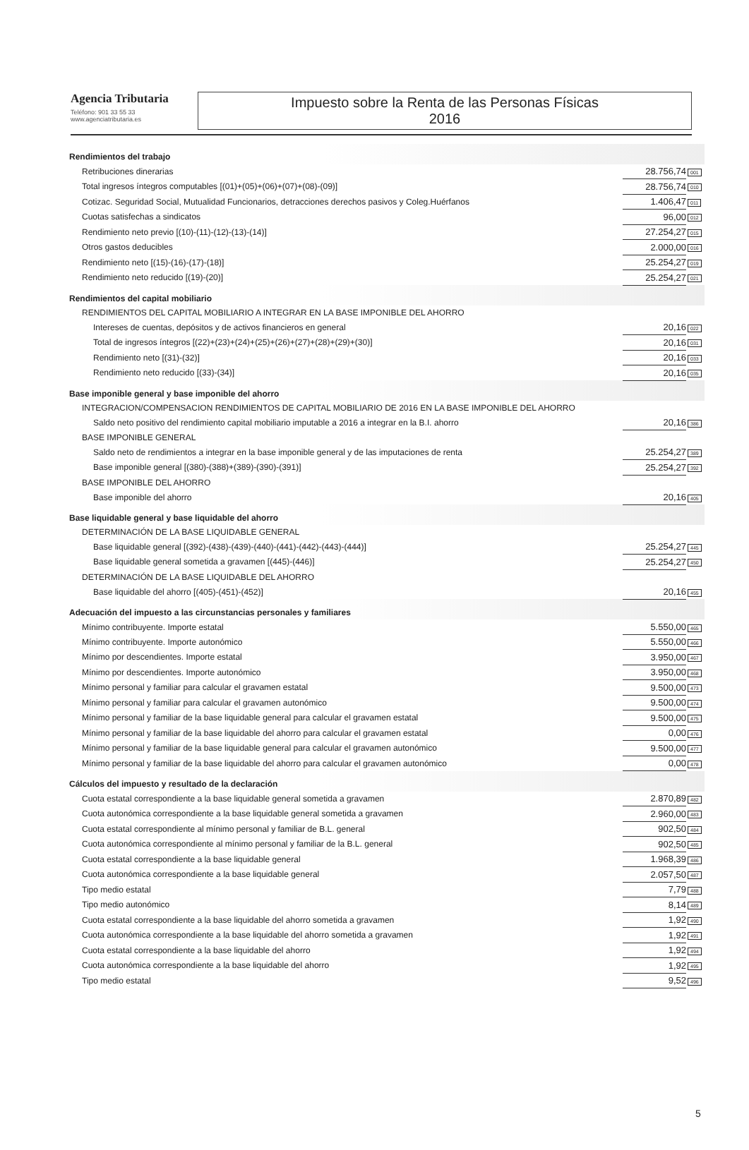Agencia Tributaria
Teléfono: 901 33 55 33
www.agenciatributaria.es
Impuesto sobre la Renta de las Personas Físicas
2016
| Rendimientos del trabajo | | |
| Retribuciones dinerarias | 28.756,74 | 001 |
| Total ingresos íntegros computables [(01)+(05)+(06)+(07)+(08)-(09)] | 28.756,74 | 010 |
| Cotizac. Seguridad Social, Mutualidad Funcionarios, detracciones derechos pasivos y Coleg.Huérfanos | 1.406,47 | 011 |
| Cuotas satisfechas a sindicatos | 96,00 | 012 |
| Rendimiento neto previo [(10)-(11)-(12)-(13)-(14)] | 27.254,27 | 015 |
| Otros gastos deducibles | 2.000,00 | 016 |
| Rendimiento neto [(15)-(16)-(17)-(18)] | 25.254,27 | 019 |
| Rendimiento neto reducido [(19)-(20)] | 25.254,27 | 021 |
| Rendimientos del capital mobiliario | | |
| RENDIMIENTOS DEL CAPITAL MOBILIARIO A INTEGRAR EN LA BASE IMPONIBLE DEL AHORRO | | |
| Intereses de cuentas, depósitos y de activos financieros en general | 20,16 | 022 |
| Total de ingresos íntegros [(22)+(23)+(24)+(25)+(26)+(27)+(28)+(29)+(30)] | 20,16 | 031 |
| Rendimiento neto [(31)-(32)] | 20,16 | 033 |
| Rendimiento neto reducido [(33)-(34)] | 20,16 | 035 |
| Base imponible general y base imponible del ahorro | | |
| INTEGRACION/COMPENSACION RENDIMIENTOS DE CAPITAL MOBILIARIO DE 2016 EN LA BASE IMPONIBLE DEL AHORRO | | |
| Saldo neto positivo del rendimiento capital mobiliario imputable a 2016 a integrar en la B.I. ahorro | 20,16 | 386 |
| BASE IMPONIBLE GENERAL | | |
| Saldo neto de rendimientos a integrar en la base imponible general y de las imputaciones de renta | 25.254,27 | 389 |
| Base imponible general [(380)-(388)+(389)-(390)-(391)] | 25.254,27 | 392 |
| BASE IMPONIBLE DEL AHORRO | | |
| Base imponible del ahorro | 20,16 | 405 |
| Base liquidable general y base liquidable del ahorro | | |
| DETERMINACIÓN DE LA BASE LIQUIDABLE GENERAL | | |
| Base liquidable general [(392)-(438)-(439)-(440)-(441)-(442)-(443)-(444)] | 25.254,27 | 445 |
| Base liquidable general sometida a gravamen [(445)-(446)] | 25.254,27 | 450 |
| DETERMINACIÓN DE LA BASE LIQUIDABLE DEL AHORRO | | |
| Base liquidable del ahorro [(405)-(451)-(452)] | 20,16 | 455 |
| Adecuación del impuesto a las circunstancias personales y familiares | | |
| Mínimo contribuyente. Importe estatal | 5.550,00 | 465 |
| Mínimo contribuyente. Importe autonómico | 5.550,00 | 466 |
| Mínimo por descendientes. Importe estatal | 3.950,00 | 467 |
| Mínimo por descendientes. Importe autonómico | 3.950,00 | 468 |
| Mínimo personal y familiar para calcular el gravamen estatal | 9.500,00 | 473 |
| Mínimo personal y familiar para calcular el gravamen autonómico | 9.500,00 | 474 |
| Mínimo personal y familiar de la base liquidable general para calcular el gravamen estatal | 9.500,00 | 475 |
| Mínimo personal y familiar de la base liquidable del ahorro para calcular el gravamen estatal | 0,00 | 476 |
| Mínimo personal y familiar de la base liquidable general para calcular el gravamen autonómico | 9.500,00 | 477 |
| Mínimo personal y familiar de la base liquidable del ahorro para calcular el gravamen autonómico | 0,00 | 478 |
| Cálculos del impuesto y resultado de la declaración | | |
| Cuota estatal correspondiente a la base liquidable general sometida a gravamen | 2.870,89 | 482 |
| Cuota autonómica correspondiente a la base liquidable general sometida a gravamen | 2.960,00 | 483 |
| Cuota estatal correspondiente al mínimo personal y familiar de B.L. general | 902,50 | 484 |
| Cuota autonómica correspondiente al mínimo personal y familiar de la B.L. general | 902,50 | 485 |
| Cuota estatal correspondiente a la base liquidable general | 1.968,39 | 486 |
| Cuota autonómica correspondiente a la base liquidable general | 2.057,50 | 487 |
| Tipo medio estatal | 7,79 | 488 |
| Tipo medio autonómico | 8,14 | 489 |
| Cuota estatal correspondiente a la base liquidable del ahorro sometida a gravamen | 1,92 | 490 |
| Cuota autonómica correspondiente a la base liquidable del ahorro sometida a gravamen | 1,92 | 491 |
| Cuota estatal correspondiente a la base liquidable del ahorro | 1,92 | 494 |
| Cuota autonómica correspondiente a la base liquidable del ahorro | 1,92 | 495 |
| Tipo medio estatal | 9,52 | 496 |
5